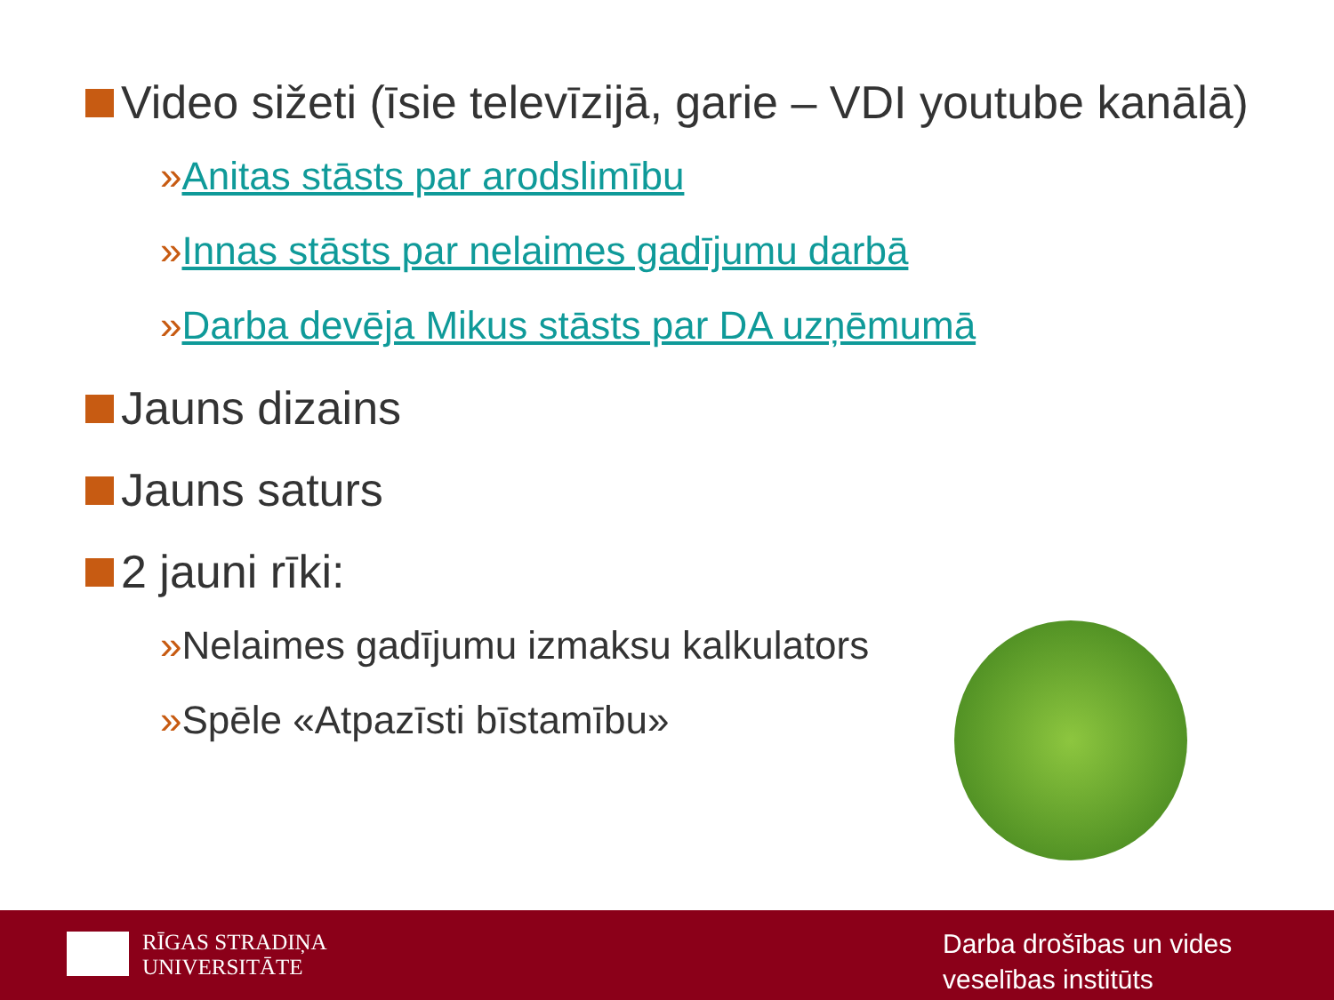Video sižeti (īsie televīzijā, garie – VDI youtube kanālā)
»Anitas stāsts par arodslimību
»Innas stāsts par nelaimes gadījumu darbā
»Darba devēja Mikus stāsts par DA uzņēmumā
Jauns dizains
Jauns saturs
2 jauni rīki:
»Nelaimes gadījumu izmaksu kalkulators
»Spēle «Atpazīsti bīstamību»
RĪGAS STRADIŅA
UNIVERSITĀTE
Darba drošības un vides
veselības institūts